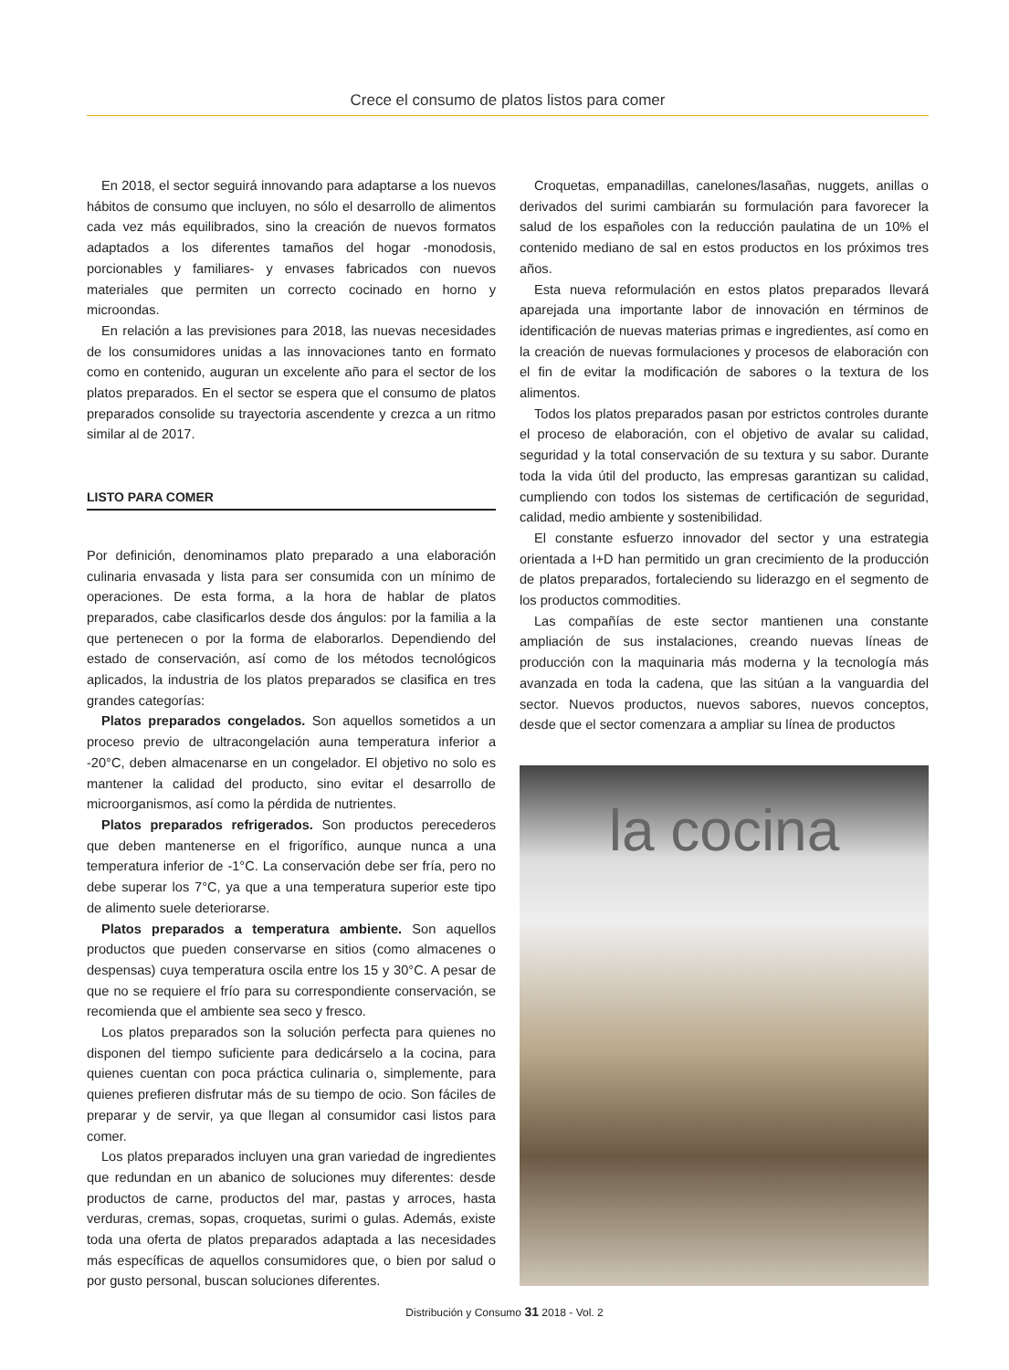Crece el consumo de platos listos para comer
En 2018, el sector seguirá innovando para adaptarse a los nuevos hábitos de consumo que incluyen, no sólo el desarrollo de alimentos cada vez más equilibrados, sino la creación de nuevos formatos adaptados a los diferentes tamaños del hogar -monodosis, porcionables y familiares- y envases fabricados con nuevos materiales que permiten un correcto cocinado en horno y microondas.
En relación a las previsiones para 2018, las nuevas necesidades de los consumidores unidas a las innovaciones tanto en formato como en contenido, auguran un excelente año para el sector de los platos preparados. En el sector se espera que el consumo de platos preparados consolide su trayectoria ascendente y crezca a un ritmo similar al de 2017.
LISTO PARA COMER
Por definición, denominamos plato preparado a una elaboración culinaria envasada y lista para ser consumida con un mínimo de operaciones. De esta forma, a la hora de hablar de platos preparados, cabe clasificarlos desde dos ángulos: por la familia a la que pertenecen o por la forma de elaborarlos. Dependiendo del estado de conservación, así como de los métodos tecnológicos aplicados, la industria de los platos preparados se clasifica en tres grandes categorías:
Platos preparados congelados. Son aquellos sometidos a un proceso previo de ultracongelación auna temperatura inferior a -20°C, deben almacenarse en un congelador. El objetivo no solo es mantener la calidad del producto, sino evitar el desarrollo de microorganismos, así como la pérdida de nutrientes.
Platos preparados refrigerados. Son productos perecederos que deben mantenerse en el frigorífico, aunque nunca a una temperatura inferior de -1°C. La conservación debe ser fría, pero no debe superar los 7°C, ya que a una temperatura superior este tipo de alimento suele deteriorarse.
Platos preparados a temperatura ambiente. Son aquellos productos que pueden conservarse en sitios (como almacenes o despensas) cuya temperatura oscila entre los 15 y 30°C. A pesar de que no se requiere el frío para su correspondiente conservación, se recomienda que el ambiente sea seco y fresco.
Los platos preparados son la solución perfecta para quienes no disponen del tiempo suficiente para dedicárselo a la cocina, para quienes cuentan con poca práctica culinaria o, simplemente, para quienes prefieren disfrutar más de su tiempo de ocio. Son fáciles de preparar y de servir, ya que llegan al consumidor casi listos para comer.
Los platos preparados incluyen una gran variedad de ingredientes que redundan en un abanico de soluciones muy diferentes: desde productos de carne, productos del mar, pastas y arroces, hasta verduras, cremas, sopas, croquetas, surimi o gulas. Además, existe toda una oferta de platos preparados adaptada a las necesidades más específicas de aquellos consumidores que, o bien por salud o por gusto personal, buscan soluciones diferentes.
Croquetas, empanadillas, canelones/lasañas, nuggets, anillas o derivados del surimi cambiarán su formulación para favorecer la salud de los españoles con la reducción paulatina de un 10% el contenido mediano de sal en estos productos en los próximos tres años.
Esta nueva reformulación en estos platos preparados llevará aparejada una importante labor de innovación en términos de identificación de nuevas materias primas e ingredientes, así como en la creación de nuevas formulaciones y procesos de elaboración con el fin de evitar la modificación de sabores o la textura de los alimentos.
Todos los platos preparados pasan por estrictos controles durante el proceso de elaboración, con el objetivo de avalar su calidad, seguridad y la total conservación de su textura y su sabor. Durante toda la vida útil del producto, las empresas garantizan su calidad, cumpliendo con todos los sistemas de certificación de seguridad, calidad, medio ambiente y sostenibilidad.
El constante esfuerzo innovador del sector y una estrategia orientada a I+D han permitido un gran crecimiento de la producción de platos preparados, fortaleciendo su liderazgo en el segmento de los productos commodities.
Las compañías de este sector mantienen una constante ampliación de sus instalaciones, creando nuevas líneas de producción con la maquinaria más moderna y la tecnología más avanzada en toda la cadena, que las sitúan a la vanguardia del sector. Nuevos productos, nuevos sabores, nuevos conceptos, desde que el sector comenzara a ampliar su línea de productos
la cocina
Distribución y Consumo 31 2018 - Vol. 2